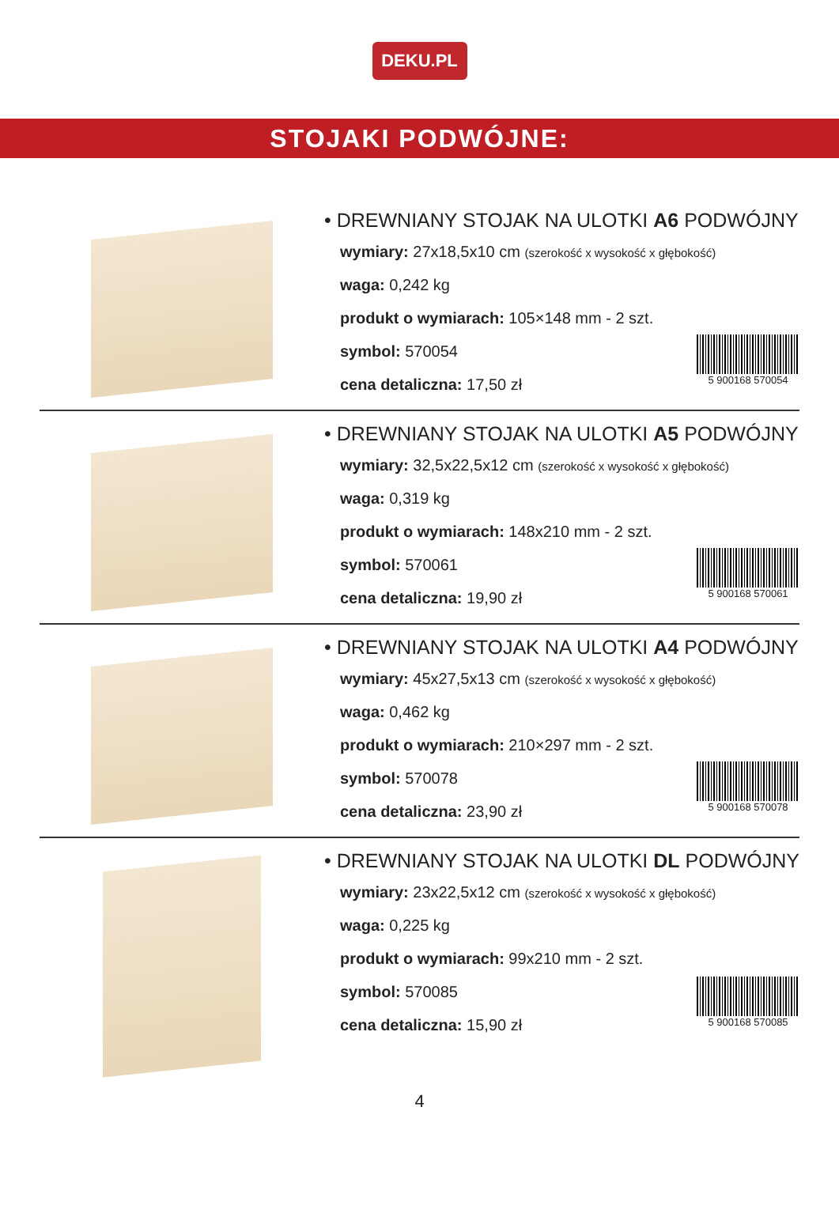DEKU.PL
STOJAKI PODWÓJNE:
• DREWNIANY STOJAK NA ULOTKI A6 PODWÓJNY
wymiary: 27x18,5x10 cm (szerokość x wysokość x głębokość)
waga: 0,242 kg
produkt o wymiarach: 105×148 mm - 2 szt.
symbol: 570054
cena detaliczna: 17,50 zł
5 900168 570054
• DREWNIANY STOJAK NA ULOTKI A5 PODWÓJNY
wymiary: 32,5x22,5x12 cm (szerokość x wysokość x głębokość)
waga: 0,319 kg
produkt o wymiarach: 148x210 mm - 2 szt.
symbol: 570061
cena detaliczna: 19,90 zł
5 900168 570061
• DREWNIANY STOJAK NA ULOTKI A4 PODWÓJNY
wymiary: 45x27,5x13 cm (szerokość x wysokość x głębokość)
waga: 0,462 kg
produkt o wymiarach: 210×297 mm - 2 szt.
symbol: 570078
cena detaliczna: 23,90 zł
5 900168 570078
• DREWNIANY STOJAK NA ULOTKI DL PODWÓJNY
wymiary: 23x22,5x12 cm (szerokość x wysokość x głębokość)
waga: 0,225 kg
produkt o wymiarach: 99x210 mm - 2 szt.
symbol: 570085
cena detaliczna: 15,90 zł
5 900168 570085
4